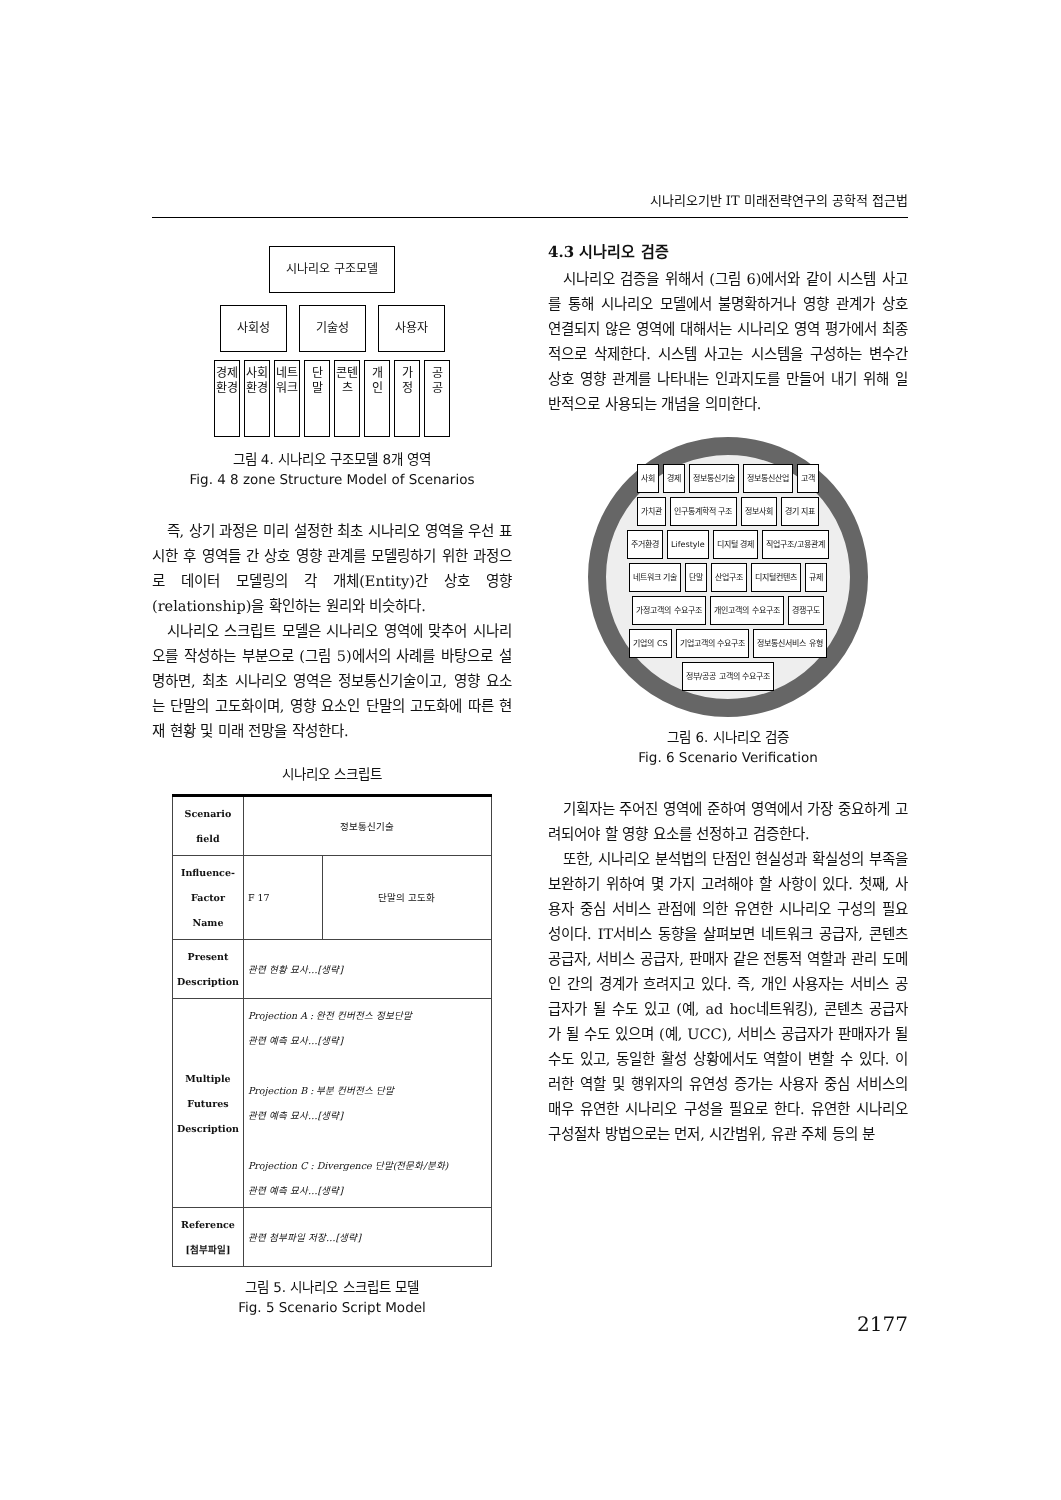시나리오기반 IT 미래전략연구의 공학적 접근법
시나리오 구조모델
사회성 기술성 사용자
경제환경
사회환경
네트워크
단 말
콘텐츠
개 인
가 정
공 공
그림 4. 시나리오 구조모델 8개 영역
Fig. 4 8 zone Structure Model of Scenarios
즉, 상기 과정은 미리 설정한 최초 시나리오 영역을 우선 표시한 후 영역들 간 상호 영향 관계를 모델링하기 위한 과정으로 데이터 모델링의 각 개체(Entity)간 상호 영향(relationship)을 확인하는 원리와 비슷하다.
시나리오 스크립트 모델은 시나리오 영역에 맞추어 시나리오를 작성하는 부분으로 (그림 5)에서의 사례를 바탕으로 설명하면, 최초 시나리오 영역은 정보통신기술이고, 영향 요소는 단말의 고도화이며, 영향 요소인 단말의 고도화에 따른 현재 현황 및 미래 전망을 작성한다.
시나리오 스크립트
| Scenario field | 정보통신기술 | |
| Influence-Factor Name | F 17 | 단말의 고도화 |
| Present Description | 관련 현황 묘사…[생략] | |
| Multiple Futures Description | Projection A : 완전 컨버전스 정보단말 관련 예측 묘사…[생략] Projection B : 부분 컨버전스 단말 관련 예측 묘사…[생략] Projection C : Divergence 단말(전문화/분화) 관련 예측 묘사…[생략] | |
| Reference [첨부파일] | 관련 첨부파일 저장…[생략] | |
그림 5. 시나리오 스크립트 모델
Fig. 5 Scenario Script Model
4.3 시나리오 검증
시나리오 검증을 위해서 (그림 6)에서와 같이 시스템 사고를 통해 시나리오 모델에서 불명확하거나 영향 관계가 상호 연결되지 않은 영역에 대해서는 시나리오 영역 평가에서 최종적으로 삭제한다. 시스템 사고는 시스템을 구성하는 변수간 상호 영향 관계를 나타내는 인과지도를 만들어 내기 위해 일반적으로 사용되는 개념을 의미한다.
사회 경제 정보통신기술 정보통신산업 고객 가치관 인구통계학적 구조 정보사회 경기 지표 주거환경 Lifestyle 디지털 경제 직업구조/고용관계 네트워크 기술 단말 산업구조 디지털컨텐츠 규제 가정고객의 수요구조 개인고객의 수요구조 경쟁구도 기업의 CS 기업고객의 수요구조 정보통신서비스 유형 정부/공공 고객의 수요구조
그림 6. 시나리오 검증
Fig. 6 Scenario Verification
기획자는 주어진 영역에 준하여 영역에서 가장 중요하게 고려되어야 할 영향 요소를 선정하고 검증한다.
또한, 시나리오 분석법의 단점인 현실성과 확실성의 부족을 보완하기 위하여 몇 가지 고려해야 할 사항이 있다. 첫째, 사용자 중심 서비스 관점에 의한 유연한 시나리오 구성의 필요성이다. IT서비스 동향을 살펴보면 네트워크 공급자, 콘텐츠 공급자, 서비스 공급자, 판매자 같은 전통적 역할과 관리 도메인 간의 경계가 흐려지고 있다. 즉, 개인 사용자는 서비스 공급자가 될 수도 있고 (예, ad hoc네트워킹), 콘텐츠 공급자가 될 수도 있으며 (예, UCC), 서비스 공급자가 판매자가 될 수도 있고, 동일한 활성 상황에서도 역할이 변할 수 있다. 이러한 역할 및 행위자의 유연성 증가는 사용자 중심 서비스의 매우 유연한 시나리오 구성을 필요로 한다. 유연한 시나리오 구성절차 방법으로는 먼저, 시간범위, 유관 주체 등의 분
2177